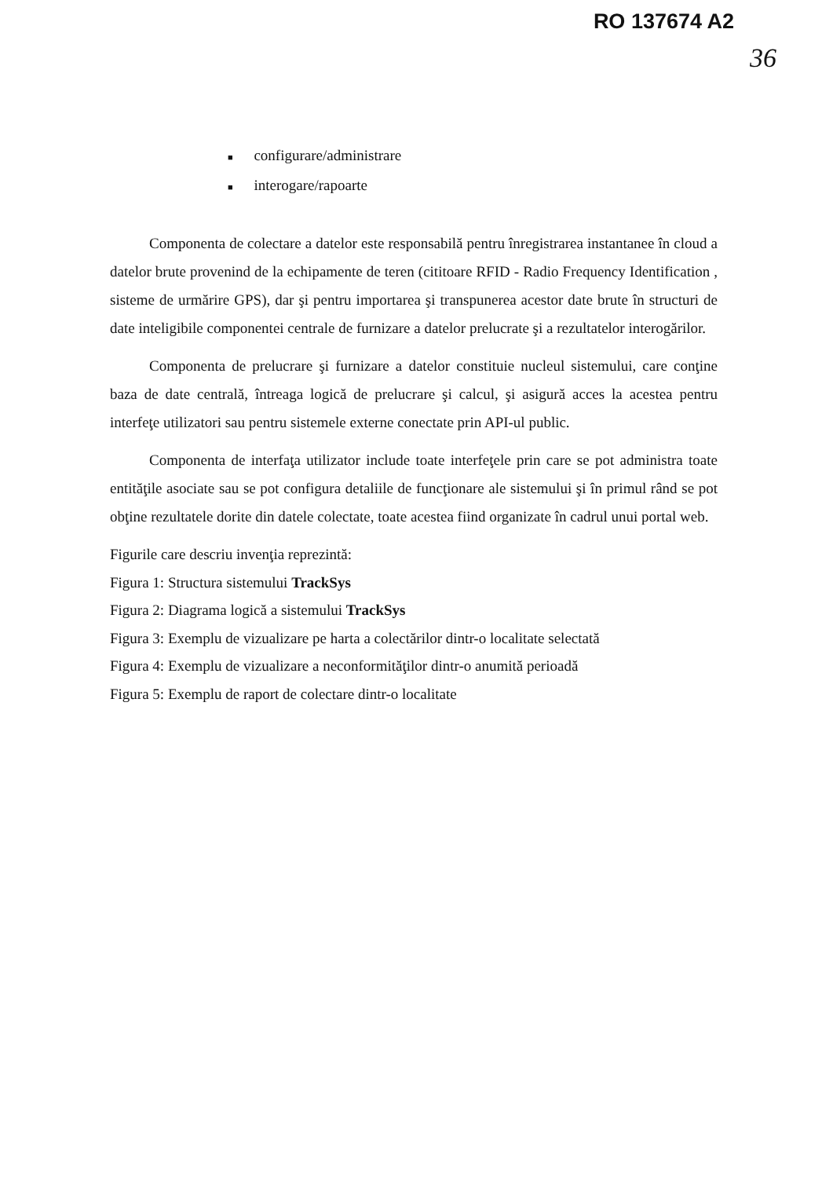RO 137674 A2
36
■ configurare/administrare
■ interogare/rapoarte
Componenta de colectare a datelor este responsabilă pentru înregistrarea instantanee în cloud a datelor brute provenind de la echipamente de teren (cititoare RFID - Radio Frequency Identification , sisteme de urmărire GPS), dar şi pentru importarea şi transpunerea acestor date brute în structuri de date inteligibile componentei centrale de furnizare a datelor prelucrate şi a rezultatelor interogărilor.
Componenta de prelucrare şi furnizare a datelor constituie nucleul sistemului, care conţine baza de date centrală, întreaga logică de prelucrare şi calcul, şi asigură acces la acestea pentru interfeţe utilizatori sau pentru sistemele externe conectate prin API-ul public.
Componenta de interfaţa utilizator include toate interfeţele prin care se pot administra toate entităţile asociate sau se pot configura detaliile de funcţionare ale sistemului şi în primul rând se pot obţine rezultatele dorite din datele colectate, toate acestea fiind organizate în cadrul unui portal web.
Figurile care descriu invenţia reprezintă:
Figura 1: Structura sistemului TrackSys
Figura 2: Diagrama logică a sistemului TrackSys
Figura 3: Exemplu de vizualizare pe harta a colectărilor dintr-o localitate selectată
Figura 4: Exemplu de vizualizare a neconformităţilor dintr-o anumită perioadă
Figura 5: Exemplu de raport de colectare dintr-o localitate